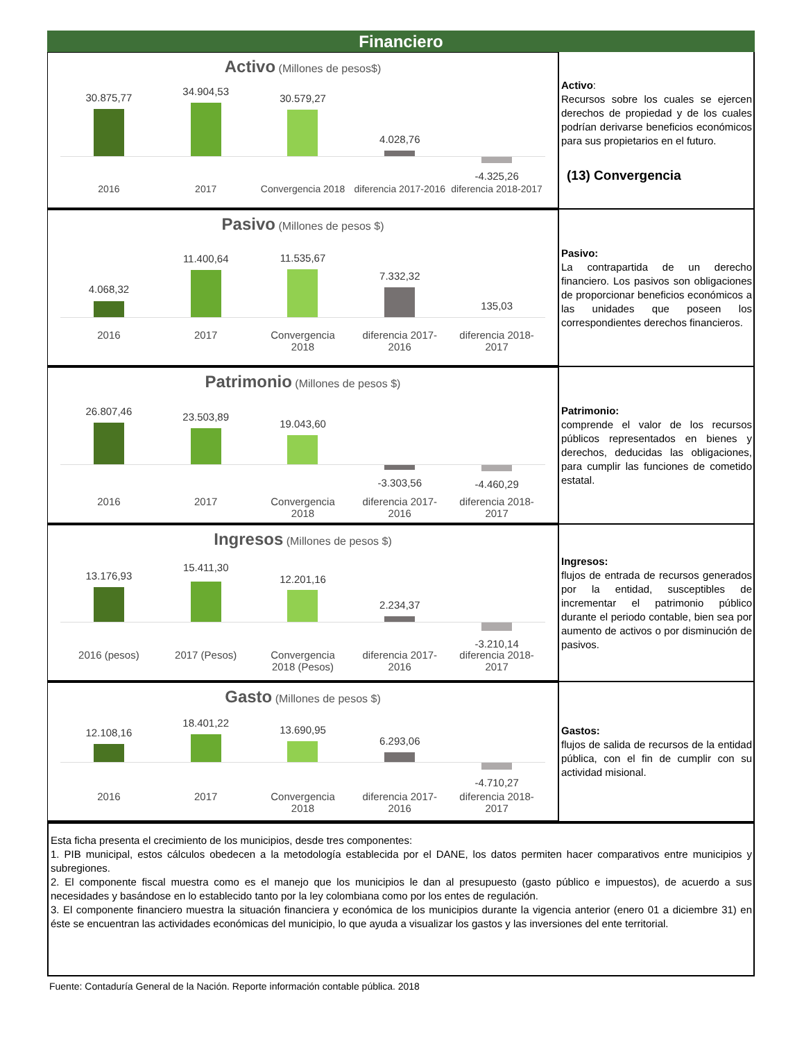Financiero
Activo (Millones de pesos$)
30.875,77
34.904,53
30.579,27
4.028,76
-4.325,26
2016 2017 Convergencia 2018 diferencia 2017-2016 diferencia 2018-2017
Activo:
Recursos sobre los cuales se ejercen derechos de propiedad y de los cuales podrían derivarse beneficios económicos para sus propietarios en el futuro.
(13) Convergencia
Pasivo (Millones de pesos $)
4.068,32
11.400,64
11.535,67
7.332,32
135,03
2016 2017 Convergencia
2018
diferencia 2017-
2016
diferencia 2018-
2017
Pasivo:
La contrapartida de un derecho financiero. Los pasivos son obligaciones de proporcionar beneficios económicos a las unidades que poseen los correspondientes derechos financieros.
Patrimonio (Millones de pesos $)
26.807,46
23.503,89
19.043,60
-3.303,56
-4.460,29
2016 2017 Convergencia
2018
diferencia 2017-
2016
diferencia 2018-
2017
Patrimonio:
comprende el valor de los recursos públicos representados en bienes y derechos, deducidas las obligaciones, para cumplir las funciones de cometido estatal.
Ingresos (Millones de pesos $)
13.176,93
15.411,30
12.201,16
2.234,37
-3.210,14
2016 (pesos) 2017 (Pesos) Convergencia
2018 (Pesos)
diferencia 2017-
2016
diferencia 2018-
2017
Ingresos:
flujos de entrada de recursos generados por la entidad, susceptibles de incrementar el patrimonio público durante el periodo contable, bien sea por aumento de activos o por disminución de pasivos.
Gasto (Millones de pesos $)
12.108,16
18.401,22
13.690,95
6.293,06
-4.710,27
2016 2017 Convergencia
2018
diferencia 2017-
2016
diferencia 2018-
2017
Gastos:
flujos de salida de recursos de la entidad pública, con el fin de cumplir con su actividad misional.
Esta ficha presenta el crecimiento de los municipios, desde tres componentes:
1. PIB municipal, estos cálculos obedecen a la metodología establecida por el DANE, los datos permiten hacer comparativos entre municipios y subregiones.
2. El componente fiscal muestra como es el manejo que los municipios le dan al presupuesto (gasto público e impuestos), de acuerdo a sus necesidades y basándose en lo establecido tanto por la ley colombiana como por los entes de regulación.
3. El componente financiero muestra la situación financiera y económica de los municipios durante la vigencia anterior (enero 01 a diciembre 31) en éste se encuentran las actividades económicas del municipio, lo que ayuda a visualizar los gastos y las inversiones del ente territorial.
Fuente: Contaduría General de la Nación. Reporte información contable pública. 2018